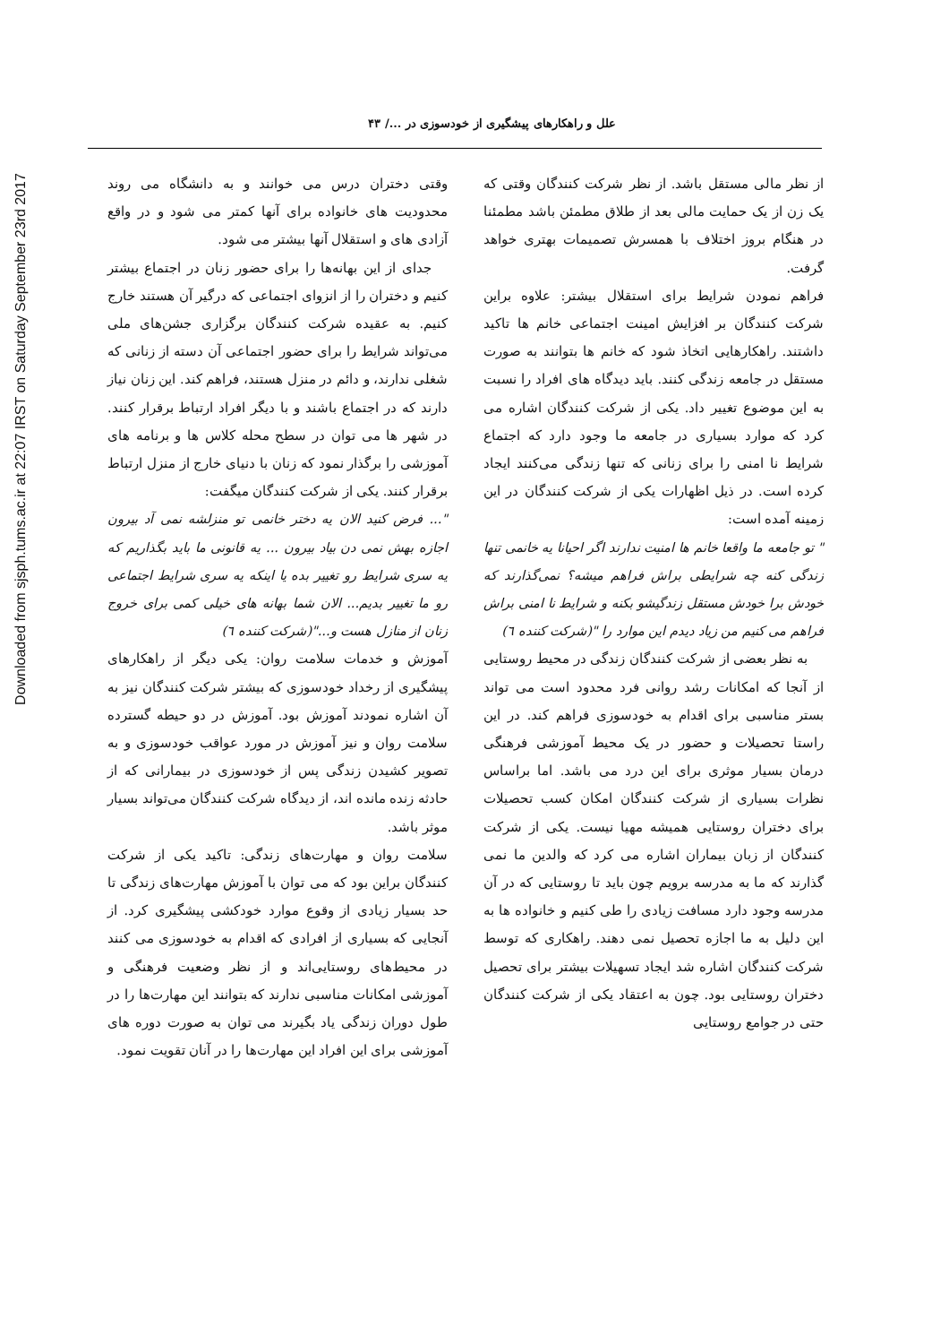Downloaded from sjsph.tums.ac.ir at 22:07 IRST on Saturday September 23rd 2017
علل و راهکارهای پیشگیری از خودسوزی در .../ ۴۳
از نظر مالی مستقل باشد. از نظر شرکت کنندگان وقتی که یک زن از یک حمایت مالی بعد از طلاق مطمئن باشد مطمئنا در هنگام بروز اختلاف با همسرش تصمیمات بهتری خواهد گرفت.
فراهم نمودن شرایط برای استقلال بیشتر: علاوه براین شرکت کنندگان بر افزایش امینت اجتماعی خانم ها تاکید داشتند. راهکارهایی اتخاذ شود که خانم ها بتوانند به صورت مستقل در جامعه زندگی کنند. باید دیدگاه های افراد را نسبت به این موضوع تغییر داد. یکی از شرکت کنندگان اشاره می کرد که موارد بسیاری در جامعه ما وجود دارد که اجتماع شرایط نا امنی را برای زنانی که تنها زندگی می‌کنند ایجاد کرده است. در ذیل اظهارات یکی از شرکت کنندگان در این زمینه آمده است:
" تو جامعه ما واقعا خانم ها امنیت ندارند اگر احیانا یه خانمی تنها زندگی کنه چه شرایطی براش فراهم میشه؟ نمی‌گذارند که خودش برا خودش مستقل زندگیشو بکنه و شرایط نا امنی براش فراهم می کنیم من زیاد دیدم این موارد را "(شرکت کننده ٦)
به نظر بعضی از شرکت کنندگان زندگی در محیط روستایی از آنجا که امکانات رشد روانی فرد محدود است می تواند بستر مناسبی برای اقدام به خودسوزی فراهم کند. در این راستا تحصیلات و حضور در یک محیط آموزشی فرهنگی درمان بسیار موثری برای این درد می باشد. اما براساس نظرات بسیاری از شرکت کنندگان امکان کسب تحصیلات برای دختران روستایی همیشه مهیا نیست. یکی از شرکت کنندگان از زبان بیماران اشاره می کرد که والدین ما نمی گذارند که ما به مدرسه برویم چون باید تا روستایی که در آن مدرسه وجود دارد مسافت زیادی را طی کنیم و خانواده ها به این دلیل به ما اجازه تحصیل نمی دهند. راهکاری که توسط شرکت کنندگان اشاره شد ایجاد تسهیلات بیشتر برای تحصیل دختران روستایی بود. چون به اعتقاد یکی از شرکت کنندگان حتی در جوامع روستایی
وقتی دختران درس می خوانند و به دانشگاه می روند محدودیت های خانواده برای آنها کمتر می شود و در واقع آزادی های و استقلال آنها بیشتر می شود.
جدای از این بهانه‌ها را برای حضور زنان در اجتماع بیشتر کنیم و دختران را از انزوای اجتماعی که درگیر آن هستند خارج کنیم. به عقیده شرکت کنندگان برگزاری جشن‌های ملی می‌تواند شرایط را برای حضور اجتماعی آن دسته از زنانی که شغلی ندارند، و دائم در منزل هستند، فراهم کند. این زنان نیاز دارند که در اجتماع باشند و با دیگر افراد ارتباط برقرار کنند. در شهر ها می توان در سطح محله کلاس ها و برنامه های آموزشی را برگذار نمود که زنان با دنیای خارج از منزل ارتباط برقرار کنند. یکی از شرکت کنندگان میگفت:
"... فرض کنید الان یه دختر خانمی تو منزلشه نمی آد بیرون اجازه بهش نمی دن بیاد بیرون ... یه قانونی ما باید بگذاریم که یه سری شرایط رو تغییر بده یا اینکه یه سری شرایط اجتماعی رو ما تغییر بدیم... الان شما بهانه های خیلی کمی برای خروج زنان از منازل هست و..."(شرکت کننده ٦)
آموزش و خدمات سلامت روان: یکی دیگر از راهکارهای پیشگیری از رخداد خودسوزی که بیشتر شرکت کنندگان نیز به آن اشاره نمودند آموزش بود. آموزش در دو حیطه گسترده سلامت روان و نیز آموزش در مورد عواقب خودسوزی و به تصویر کشیدن زندگی پس از خودسوزی در بیمارانی که از حادثه زنده مانده اند، از دیدگاه شرکت کنندگان می‌تواند بسیار موثر باشد.
سلامت روان و مهارت‌های زندگی: تاکید یکی از شرکت کنندگان براین بود که می توان با آموزش مهارت‌های زندگی تا حد بسیار زیادی از وقوع موارد خودکشی پیشگیری کرد. از آنجایی که بسیاری از افرادی که اقدام به خودسوزی می کنند در محیط‌های روستایی‌اند و از نظر وضعیت فرهنگی و آموزشی امکانات مناسبی ندارند که بتوانند این مهارت‌ها را در طول دوران زندگی یاد بگیرند می توان به صورت دوره های آموزشی برای این افراد این مهارت‌ها را در آنان تقویت نمود.